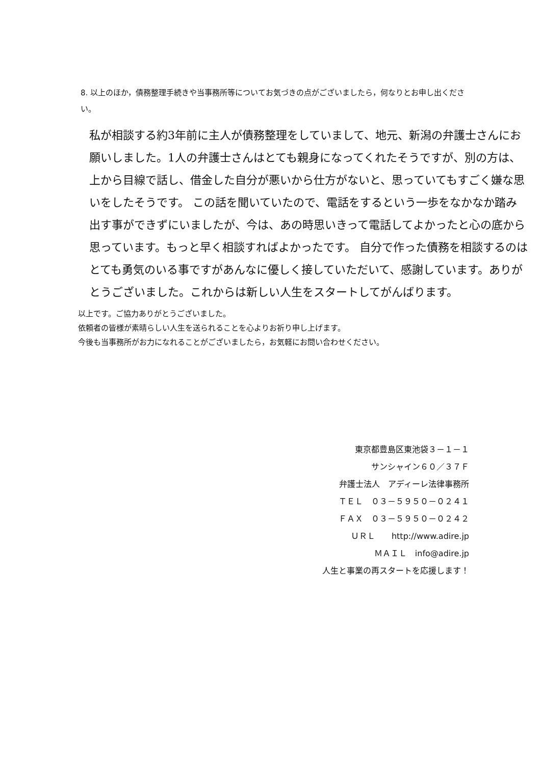8. 以上のほか，債務整理手続きや当事務所等についてお気づきの点がございましたら，何なりとお申し出ください。
私が相談する約3年前に主人が債務整理をしていまして、地元、新潟の弁護士さんにお願いしました。1人の弁護士さんはとても親身になってくれたそうですが、別の方は、上から目線で話し、借金した自分が悪いから仕方がないと、思っていてもすごく嫌な思いをしたそうです。 この話を聞いていたので、電話をするという一歩をなかなか踏み出す事ができずにいましたが、今は、あの時思いきって電話してよかったと心の底から思っています。もっと早く相談すればよかったです。 自分で作った債務を相談するのはとても勇気のいる事ですがあんなに優しく接していただいて、感謝しています。ありがとうございました。これからは新しい人生をスタートしてがんばります。
以上です。ご協力ありがとうございました。
依頼者の皆様が素晴らしい人生を送られることを心よりお祈り申し上げます。
今後も当事務所がお力になれることがございましたら，お気軽にお問い合わせください。
東京都豊島区東池袋３－１－１
サンシャイン６０／３７Ｆ
弁護士法人　アディーレ法律事務所
ＴＥＬ　０３－５９５０－０２４１
ＦＡＸ　０３－５９５０－０２４２
ＵＲＬ　　http://www.adire.jp
ＭＡＩＬ　info@adire.jp
人生と事業の再スタートを応援します！